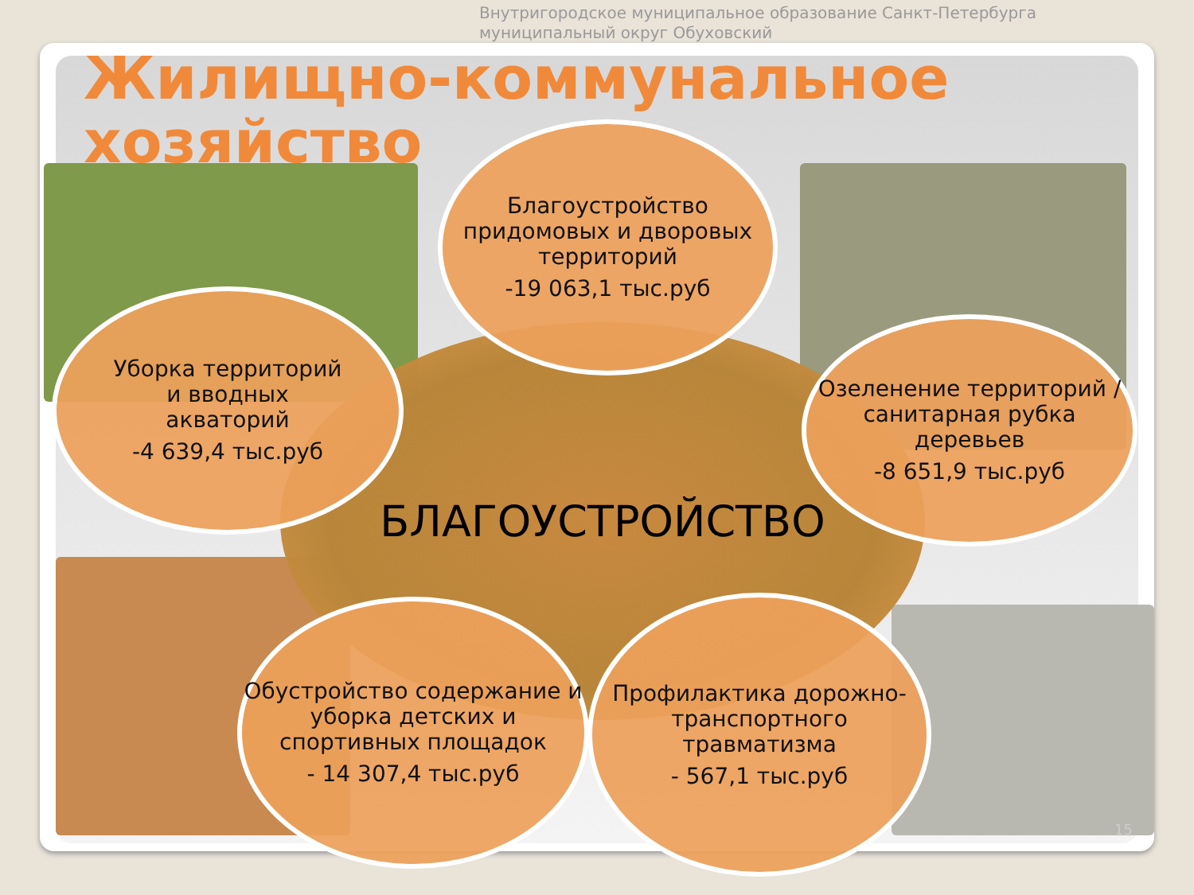Внутригородское муниципальное образование Санкт-Петербурга
муниципальный округ Обуховский
Жилищно-коммунальное
хозяйство
БЛАГОУСТРОЙСТВО
Благоустройство придомовых и дворовых территорий
-19 063,1 тыс.руб
Уборка территорий
и вводных
акваторий
-4 639,4 тыс.руб
Озеленение территорий /санитарная рубка деревьев
-8 651,9 тыс.руб
Обустройство содержание и уборка детских и спортивных площадок
- 14 307,4 тыс.руб
Профилактика дорожно-транспортного травматизма
- 567,1 тыс.руб
15